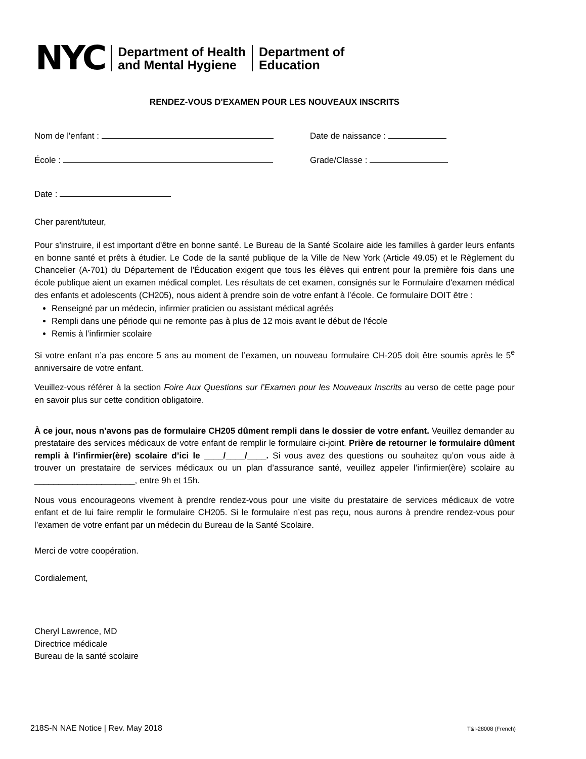NYC
Department of Health
and Mental Hygiene
Department of
Education
RENDEZ-VOUS D'EXAMEN POUR LES NOUVEAUX INSCRITS
Nom de l'enfant : Date de naissance :
École : Grade/Classe :
Date :
Cher parent/tuteur,
Pour s'instruire, il est important d'être en bonne santé. Le Bureau de la Santé Scolaire aide les familles à garder leurs enfants en bonne santé et prêts à étudier. Le Code de la santé publique de la Ville de New York (Article 49.05) et le Règlement du Chancelier (A-701) du Département de l'Éducation exigent que tous les élèves qui entrent pour la première fois dans une école publique aient un examen médical complet. Les résultats de cet examen, consignés sur le Formulaire d'examen médical des enfants et adolescents (CH205), nous aident à prendre soin de votre enfant à l’école. Ce formulaire DOIT être :
Renseigné par un médecin, infirmier praticien ou assistant médical agréés
Rempli dans une période qui ne remonte pas à plus de 12 mois avant le début de l'école
Remis à l’infirmier scolaire
Si votre enfant n’a pas encore 5 ans au moment de l’examen, un nouveau formulaire CH-205 doit être soumis après le 5<sup>e</sup> anniversaire de votre enfant.
Veuillez-vous référer à la section Foire Aux Questions sur l’Examen pour les Nouveaux Inscrits au verso de cette page pour en savoir plus sur cette condition obligatoire.
À ce jour, nous n’avons pas de formulaire CH205 dûment rempli dans le dossier de votre enfant. Veuillez demander au prestataire des services médicaux de votre enfant de remplir le formulaire ci-joint. Prière de retourner le formulaire dûment rempli à l’infirmier(ère) scolaire d’ici le ____/____/____. Si vous avez des questions ou souhaitez qu’on vous aide à trouver un prestataire de services médicaux ou un plan d’assurance santé, veuillez appeler l’infirmier(ère) scolaire au _____________________, entre 9h et 15h.
Nous vous encourageons vivement à prendre rendez-vous pour une visite du prestataire de services médicaux de votre enfant et de lui faire remplir le formulaire CH205. Si le formulaire n’est pas reçu, nous aurons à prendre rendez-vous pour l’examen de votre enfant par un médecin du Bureau de la Santé Scolaire.
Merci de votre coopération.
Cordialement,
Cheryl Lawrence, MD
Directrice médicale
Bureau de la santé scolaire
218S-N NAE Notice | Rev. May 2018 T&I-28008 (French)